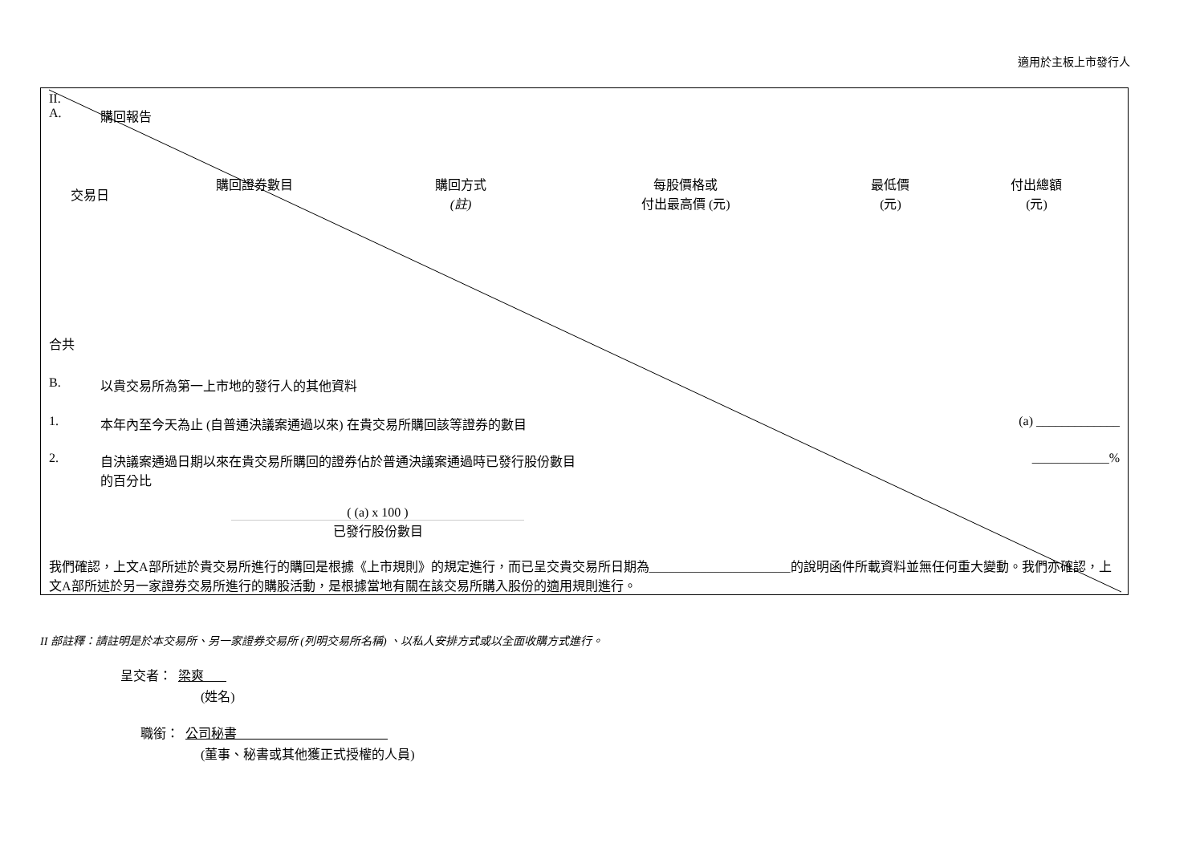適用於主板上市發行人
II.
A. 購回報告
| 交易日 | 購回證券數目 | 購回方式 (註) | 每股價格或 付出最高價 (元) | 最低價 (元) | 付出總額 (元) |
| --- | --- | --- | --- | --- | --- |
合共
B. 以貴交易所為第一上市地的發行人的其他資料
1. 本年內至今天為止 (自普通決議案通過以來) 在貴交易所購回該等證券的數目 (a) _____________
2. 自決議案通過日期以來在貴交易所購回的證券佔於普通決議案通過時已發行股份數目
的百分比 ____________%
( (a) x 100 )
已發行股份數目
我們確認，上文A部所述於貴交易所進行的購回是根據《上市規則》的規定進行，而已呈交貴交易所日期為______________________的說明函件所載資料並無任何重大變動。我們亦確認，上文A部所述於另一家證券交易所進行的購股活動，是根據當地有關在該交易所購入股份的適用規則進行。
II 部註釋：請註明是於本交易所、另一家證券交易所 (列明交易所名稱) 、以私人安排方式或以全面收購方式進行。
呈交者： 梁爽
(姓名)
職銜： 公司秘書
(董事、秘書或其他獲正式授權的人員)